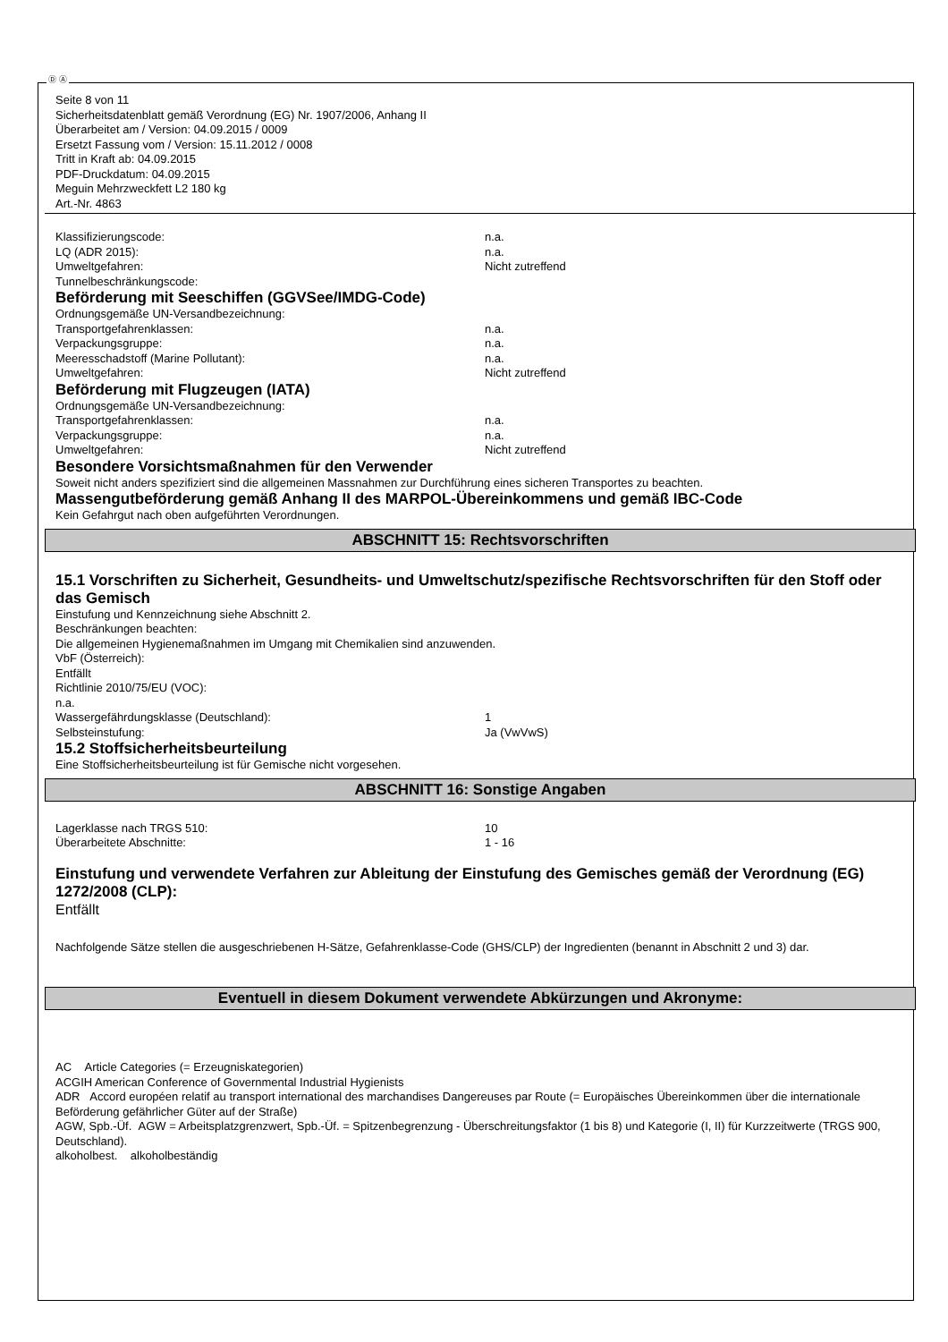Ⓓ Ⓐ
Seite 8 von 11
Sicherheitsdatenblatt gemäß Verordnung (EG) Nr. 1907/2006, Anhang II
Überarbeitet am / Version: 04.09.2015 / 0009
Ersetzt Fassung vom / Version: 15.11.2012 / 0008
Tritt in Kraft ab: 04.09.2015
PDF-Druckdatum: 04.09.2015
Meguin Mehrzweckfett L2 180 kg
Art.-Nr. 4863
Klassifizierungscode: n.a.
LQ (ADR 2015): n.a.
Umweltgefahren: Nicht zutreffend
Tunnelbeschränkungscode:
Beförderung mit Seeschiffen (GGVSee/IMDG-Code)
Ordnungsgemäße UN-Versandbezeichnung:
Transportgefahrenklassen: n.a.
Verpackungsgruppe: n.a.
Meeresschadstoff (Marine Pollutant): n.a.
Umweltgefahren: Nicht zutreffend
Beförderung mit Flugzeugen (IATA)
Ordnungsgemäße UN-Versandbezeichnung:
Transportgefahrenklassen: n.a.
Verpackungsgruppe: n.a.
Umweltgefahren: Nicht zutreffend
Besondere Vorsichtsmaßnahmen für den Verwender
Soweit nicht anders spezifiziert sind die allgemeinen Massnahmen zur Durchführung eines sicheren Transportes zu beachten.
Massengutbeförderung gemäß Anhang II des MARPOL-Übereinkommens und gemäß IBC-Code
Kein Gefahrgut nach oben aufgeführten Verordnungen.
ABSCHNITT 15: Rechtsvorschriften
15.1 Vorschriften zu Sicherheit, Gesundheits- und Umweltschutz/spezifische Rechtsvorschriften für den Stoff oder das Gemisch
Einstufung und Kennzeichnung siehe Abschnitt 2.
Beschränkungen beachten:
Die allgemeinen Hygienemaßnahmen im Umgang mit Chemikalien sind anzuwenden.
VbF (Österreich):
Entfällt
Richtlinie 2010/75/EU (VOC):
n.a.
Wassergefährdungsklasse (Deutschland): 1
Selbsteinstufung: Ja (VwVwS)
15.2 Stoffsicherheitsbeurteilung
Eine Stoffsicherheitsbeurteilung ist für Gemische nicht vorgesehen.
ABSCHNITT 16: Sonstige Angaben
Lagerklasse nach TRGS 510: 10
Überarbeitete Abschnitte: 1 - 16
Einstufung und verwendete Verfahren zur Ableitung der Einstufung des Gemisches gemäß der Verordnung (EG) 1272/2008 (CLP):
Entfällt
Nachfolgende Sätze stellen die ausgeschriebenen H-Sätze, Gefahrenklasse-Code (GHS/CLP) der Ingredienten (benannt in Abschnitt 2 und 3) dar.
Eventuell in diesem Dokument verwendete Abkürzungen und Akronyme:
AC Article Categories (= Erzeugniskategorien)
ACGIH American Conference of Governmental Industrial Hygienists
ADR Accord européen relatif au transport international des marchandises Dangereuses par Route (= Europäisches Übereinkommen über die internationale Beförderung gefährlicher Güter auf der Straße)
AGW, Spb.-Üf. AGW = Arbeitsplatzgrenzwert, Spb.-Üf. = Spitzenbegrenzung - Überschreitungsfaktor (1 bis 8) und Kategorie (I, II) für Kurzzeitwerte (TRGS 900, Deutschland).
alkoholbest. alkoholbeständig